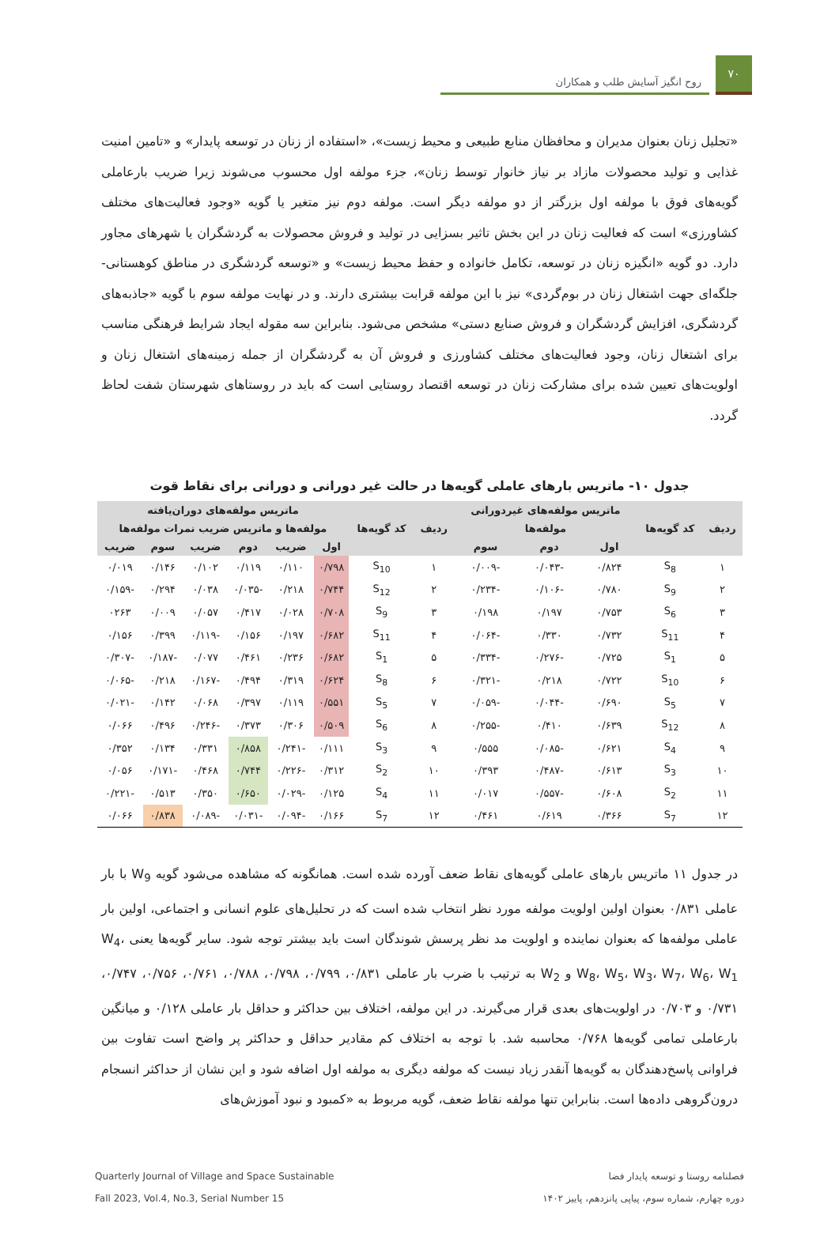۷۰
روح انگیز آسایش طلب و همکاران
«تجلیل زنان بعنوان مدیران و محافظان منابع طبیعی و محیط زیست»، «استفاده از زنان در توسعه پایدار» و «تامین امنیت غذایی و تولید محصولات مازاد بر نیاز خانوار توسط زنان»، جزء مولفه اول محسوب می‌شوند زیرا ضریب بارعاملی گویه‌های فوق با مولفه اول بزرگتر از دو مولفه دیگر است. مولفه دوم نیز متغیر یا گویه «وجود فعالیت‌های مختلف کشاورزی» است که فعالیت زنان در این بخش تاثیر بسزایی در تولید و فروش محصولات به گردشگران یا شهرهای مجاور دارد. دو گویه «انگیزه زنان در توسعه، تکامل خانواده و حفظ محیط زیست» و «توسعه گردشگری در مناطق کوهستانی-جلگه‌ای جهت اشتغال زنان در بوم‌گردی» نیز با این مولفه قرابت بیشتری دارند. و در نهایت مولفه سوم با گویه «جاذبه‌های گردشگری، افزایش گردشگران و فروش صنایع دستی» مشخص می‌شود. بنابراین سه مقوله ایجاد شرایط فرهنگی مناسب برای اشتغال زنان، وجود فعالیت‌های مختلف کشاورزی و فروش آن به گردشگران از جمله زمینه‌های اشتغال زنان و اولویت‌های تعیین شده برای مشارکت زنان در توسعه اقتصاد روستایی است که باید در روستاهای شهرستان شفت لحاظ گردد.
جدول ۱۰- ماتریس بارهای عاملی گویه‌ها در حالت غیر دورانی و دورانی برای نقاط قوت
| ردیف | کد گویه‌ها | ماتریس مولفه‌های غیردورانی | | | ردیف | کد گویه‌ها | ماتریس مولفه‌های دوران‌یافته | | | | | |
| --- | --- | --- | --- | --- | --- | --- | --- | --- | --- | --- | --- | --- |
| | | مولفه‌ها | | | | | مولفه‌ها و ماتریس ضریب نمرات مولفه‌ها | | | | | |
| | | اول | دوم | سوم | | | اول | ضریب | دوم | ضریب | سوم | ضریب |
| ۱ | S<sub>8</sub> | ۰/۸۲۴ | -۰/۰۴۳ | -۰/۰۰۹ | ۱ | S<sub>10</sub> | ۰/۷۹۸ | ۰/۱۱۰ | ۰/۱۱۹ | ۰/۱۰۲ | ۰/۱۴۶ | ۰/۰۱۹ |
| ۲ | S<sub>9</sub> | ۰/۷۸۰ | -۰/۱۰۶ | -۰/۲۳۴ | ۲ | S<sub>12</sub> | ۰/۷۴۴ | ۰/۲۱۸ | -۰/۰۳۵ | ۰/۰۳۸ | ۰/۲۹۴ | -۰/۱۵۹ |
| ۳ | S<sub>6</sub> | ۰/۷۵۳ | ۰/۱۹۷ | ۰/۱۹۸ | ۳ | S<sub>9</sub> | ۰/۷۰۸ | ۰/۰۲۸ | ۰/۴۱۷ | ۰/۰۵۷ | ۰/۰۰۹ | ۰۲۶۳ |
| ۴ | S<sub>11</sub> | ۰/۷۳۲ | ۰/۳۳۰ | -۰/۰۶۴ | ۴ | S<sub>11</sub> | ۰/۶۸۲ | ۰/۱۹۷ | ۰/۱۵۶ | -۰/۱۱۹ | ۰/۳۹۹ | ۰/۱۵۶ |
| ۵ | S<sub>1</sub> | ۰/۷۲۵ | -۰/۲۷۶ | -۰/۳۳۴ | ۵ | S<sub>1</sub> | ۰/۶۸۲ | ۰/۲۳۶ | ۰/۴۶۱ | ۰/۰۷۷ | -۰/۱۸۷ | -۰/۳۰۷ |
| ۶ | S<sub>10</sub> | ۰/۷۲۲ | ۰/۲۱۸ | -۰/۳۲۱ | ۶ | S<sub>8</sub> | ۰/۶۲۴ | ۰/۳۱۹ | ۰/۴۹۴ | -۰/۱۶۷ | ۰/۲۱۸ | -۰/۰۶۵ |
| ۷ | S<sub>5</sub> | ۰/۶۹۰ | -۰/۰۴۴ | -۰/۰۵۹ | ۷ | S<sub>5</sub> | ۰/۵۵۱ | ۰/۱۱۹ | ۰/۳۹۷ | ۰/۰۶۸ | ۰/۱۴۲ | -۰/۰۲۱ |
| ۸ | S<sub>12</sub> | ۰/۶۳۹ | ۰/۴۱۰ | -۰/۲۵۵ | ۸ | S<sub>6</sub> | ۰/۵۰۹ | ۰/۳۰۶ | ۰/۳۷۳ | -۰/۲۴۶ | ۰/۴۹۶ | ۰/۰۶۶ |
| ۹ | S<sub>4</sub> | ۰/۶۲۱ | -۰/۰۸۵ | ۰/۵۵۵ | ۹ | S<sub>3</sub> | ۰/۱۱۱ | -۰/۲۴۱ | ۰/۸۵۸ | ۰/۳۳۱ | ۰/۱۳۴ | ۰/۳۵۲ |
| ۱۰ | S<sub>3</sub> | ۰/۶۱۳ | -۰/۴۸۷ | ۰/۳۹۳ | ۱۰ | S<sub>2</sub> | ۰/۳۱۲ | -۰/۲۲۶ | ۰/۷۴۴ | ۰/۴۶۸ | -۰/۱۷۱ | ۰/۰۵۶ |
| ۱۱ | S<sub>2</sub> | ۰/۶۰۸ | -۰/۵۵۷ | ۰/۰۱۷ | ۱۱ | S<sub>4</sub> | ۰/۱۲۵ | -۰/۰۲۹ | ۰/۶۵۰ | ۰/۳۵۰ | ۰/۵۱۳ | -۰/۲۲۱ |
| ۱۲ | S<sub>7</sub> | ۰/۳۶۶ | ۰/۶۱۹ | ۰/۴۶۱ | ۱۲ | S<sub>7</sub> | ۰/۱۶۶ | -۰/۰۹۴ | -۰/۰۳۱ | -۰/۰۸۹ | ۰/۸۳۸ | ۰/۰۶۶ |
در جدول ۱۱ ماتریس بارهای عاملی گویه‌های نقاط ضعف آورده شده است. همانگونه که مشاهده می‌شود گویه W<sub>9</sub> با بار عاملی ۰/۸۳۱ بعنوان اولین اولویت مولفه مورد نظر انتخاب شده است که در تحلیل‌های علوم انسانی و اجتماعی، اولین بار عاملی مولفه‌ها که بعنوان نماینده و اولویت مد نظر پرسش شوندگان است باید بیشتر توجه شود. سایر گویه‌ها یعنی W<sub>4</sub>، W<sub>8</sub>، W<sub>5</sub>، W<sub>3</sub>، W<sub>7</sub>، W<sub>6</sub>، W<sub>1</sub> و W<sub>2</sub> به ترتیب با ضرب بار عاملی ۰/۸۳۱، ۰/۷۹۹، ۰/۷۹۸، ۰/۷۸۸، ۰/۷۶۱، ۰/۷۵۶، ۰/۷۴۷، ۰/۷۳۱ و ۰/۷۰۳ در اولویت‌های بعدی قرار می‌گیرند. در این مولفه، اختلاف بین حداکثر و حداقل بار عاملی ۰/۱۲۸ و میانگین بارعاملی تمامی گویه‌ها ۰/۷۶۸ محاسبه شد. با توجه به اختلاف کم مقادیر حداقل و حداکثر پر واضح است تفاوت بین فراوانی پاسخ‌دهندگان به گویه‌ها آنقدر زیاد نیست که مولفه دیگری به مولفه اول اضافه شود و این نشان از حداکثر انسجام درون‌گروهی داده‌ها است. بنابراین تنها مولفه نقاط ضعف، گویه مربوط به «کمبود و نبود آموزش‌های
فصلنامه روستا و توسعه پایدار فضا
دوره چهارم، شماره سوم، پیاپی پانزدهم، پاییز ۱۴۰۲
Quarterly Journal of Village and Space Sustainable
Fall 2023, Vol.4, No.3, Serial Number 15